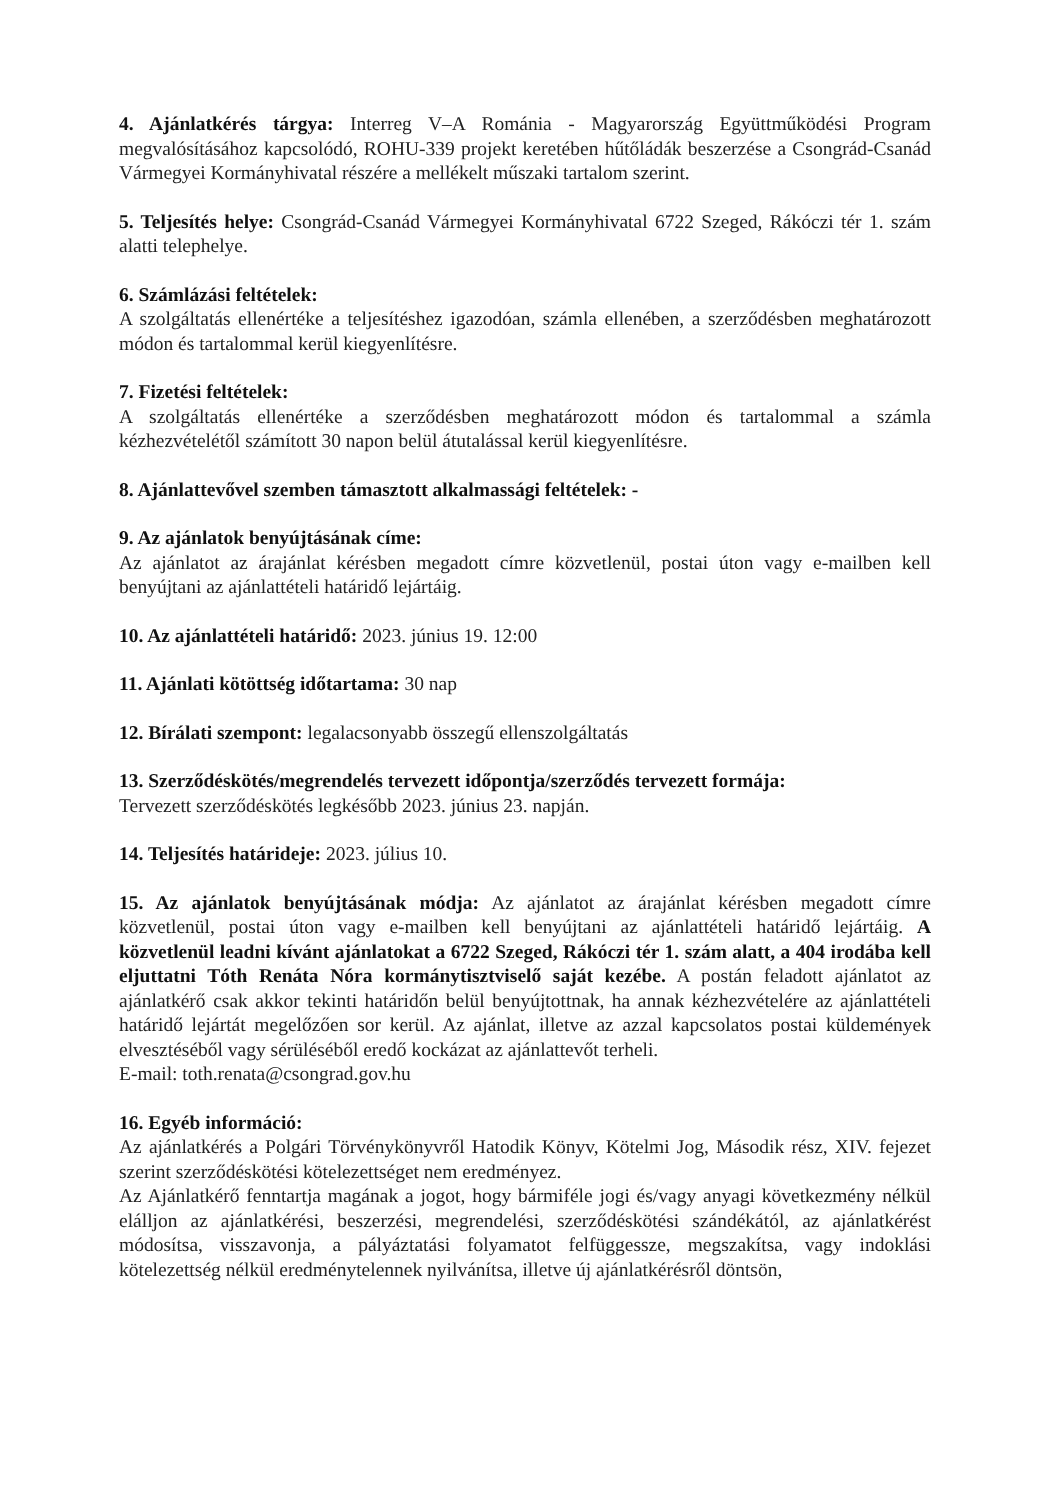4. Ajánlatkérés tárgya: Interreg V–A Románia - Magyarország Együttműködési Program megvalósításához kapcsolódó, ROHU-339 projekt keretében hűtőládák beszerzése a Csongrád-Csanád Vármegyei Kormányhivatal részére a mellékelt műszaki tartalom szerint.
5. Teljesítés helye: Csongrád-Csanád Vármegyei Kormányhivatal 6722 Szeged, Rákóczi tér 1. szám alatti telephelye.
6. Számlázási feltételek:
A szolgáltatás ellenértéke a teljesítéshez igazodóan, számla ellenében, a szerződésben meghatározott módon és tartalommal kerül kiegyenlítésre.
7. Fizetési feltételek:
A szolgáltatás ellenértéke a szerződésben meghatározott módon és tartalommal a számla kézhezvételétől számított 30 napon belül átutalással kerül kiegyenlítésre.
8. Ajánlattevővel szemben támasztott alkalmassági feltételek: -
9. Az ajánlatok benyújtásának címe:
Az ajánlatot az árajánlat kérésben megadott címre közvetlenül, postai úton vagy e-mailben kell benyújtani az ajánlattételi határidő lejártáig.
10. Az ajánlattételi határidő: 2023. június 19. 12:00
11. Ajánlati kötöttség időtartama: 30 nap
12. Bírálati szempont: legalacsonyabb összegű ellenszolgáltatás
13. Szerződéskötés/megrendelés tervezett időpontja/szerződés tervezett formája:
Tervezett szerződéskötés legkésőbb 2023. június 23. napján.
14. Teljesítés határideje: 2023. július 10.
15. Az ajánlatok benyújtásának módja: Az ajánlatot az árajánlat kérésben megadott címre közvetlenül, postai úton vagy e-mailben kell benyújtani az ajánlattételi határidő lejártáig. A közvetlenül leadni kívánt ajánlatokat a 6722 Szeged, Rákóczi tér 1. szám alatt, a 404 irodába kell eljuttatni Tóth Renáta Nóra kormánytisztviselő saját kezébe. A postán feladott ajánlatot az ajánlatkérő csak akkor tekinti határidőn belül benyújtottnak, ha annak kézhezvételére az ajánlattételi határidő lejártát megelőzően sor kerül. Az ajánlat, illetve az azzal kapcsolatos postai küldemények elvesztéséből vagy sérüléséből eredő kockázat az ajánlattevőt terheli.
E-mail: toth.renata@csongrad.gov.hu
16. Egyéb információ:
Az ajánlatkérés a Polgári Törvénykönyvről Hatodik Könyv, Kötelmi Jog, Második rész, XIV. fejezet szerint szerződéskötési kötelezettséget nem eredményez.
Az Ajánlatkérő fenntartja magának a jogot, hogy bármiféle jogi és/vagy anyagi következmény nélkül elálljon az ajánlatkérési, beszerzési, megrendelési, szerződéskötési szándékától, az ajánlatkérést módosítsa, visszavonja, a pályáztatási folyamatot felfüggessze, megszakítsa, vagy indoklási kötelezettség nélkül eredménytelennek nyilvánítsa, illetve új ajánlatkérésről döntsön,